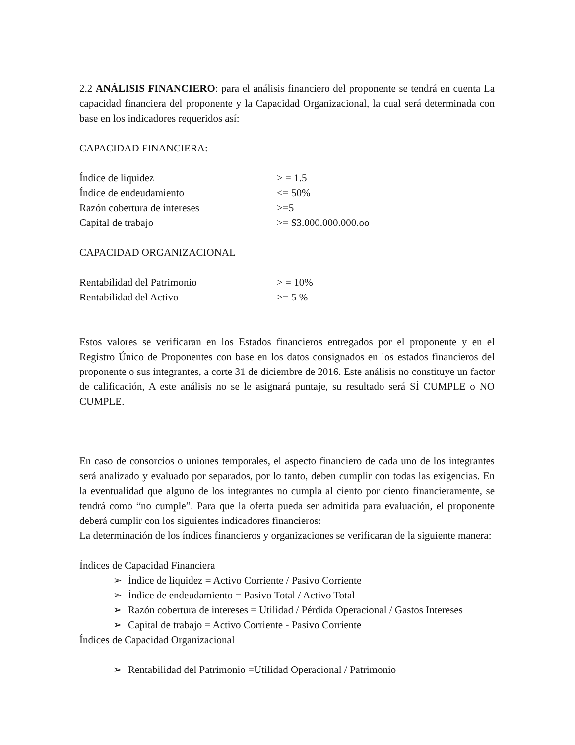2.2 ANÁLISIS FINANCIERO: para el análisis financiero del proponente se tendrá en cuenta La capacidad financiera del proponente y la Capacidad Organizacional, la cual será determinada con base en los indicadores requeridos así:
CAPACIDAD FINANCIERA:
| Índice de liquidez | > = 1.5 |
| Índice de endeudamiento | <= 50% |
| Razón cobertura de intereses | >=5 |
| Capital de trabajo | >= $3.000.000.000.oo |
CAPACIDAD ORGANIZACIONAL
| Rentabilidad del Patrimonio | > = 10% |
| Rentabilidad del Activo | >= 5 % |
Estos valores se verificaran en los Estados financieros entregados por el proponente y en el Registro Único de Proponentes con base en los datos consignados en los estados financieros del proponente o sus integrantes, a corte 31 de diciembre de 2016. Este análisis no constituye un factor de calificación, A este análisis no se le asignará puntaje, su resultado será SÍ CUMPLE o NO CUMPLE.
En caso de consorcios o uniones temporales, el aspecto financiero de cada uno de los integrantes será analizado y evaluado por separados, por lo tanto, deben cumplir con todas las exigencias. En la eventualidad que alguno de los integrantes no cumpla al ciento por ciento financieramente, se tendrá como “no cumple”. Para que la oferta pueda ser admitida para evaluación, el proponente deberá cumplir con los siguientes indicadores financieros:
La determinación de los índices financieros y organizaciones se verificaran de la siguiente manera:
Índices de Capacidad Financiera
➢ Índice de liquidez = Activo Corriente / Pasivo Corriente
➢ Índice de endeudamiento = Pasivo Total / Activo Total
➢ Razón cobertura de intereses = Utilidad / Pérdida Operacional / Gastos Intereses
➢ Capital de trabajo = Activo Corriente - Pasivo Corriente
Índices de Capacidad Organizacional
➢ Rentabilidad del Patrimonio =Utilidad Operacional / Patrimonio